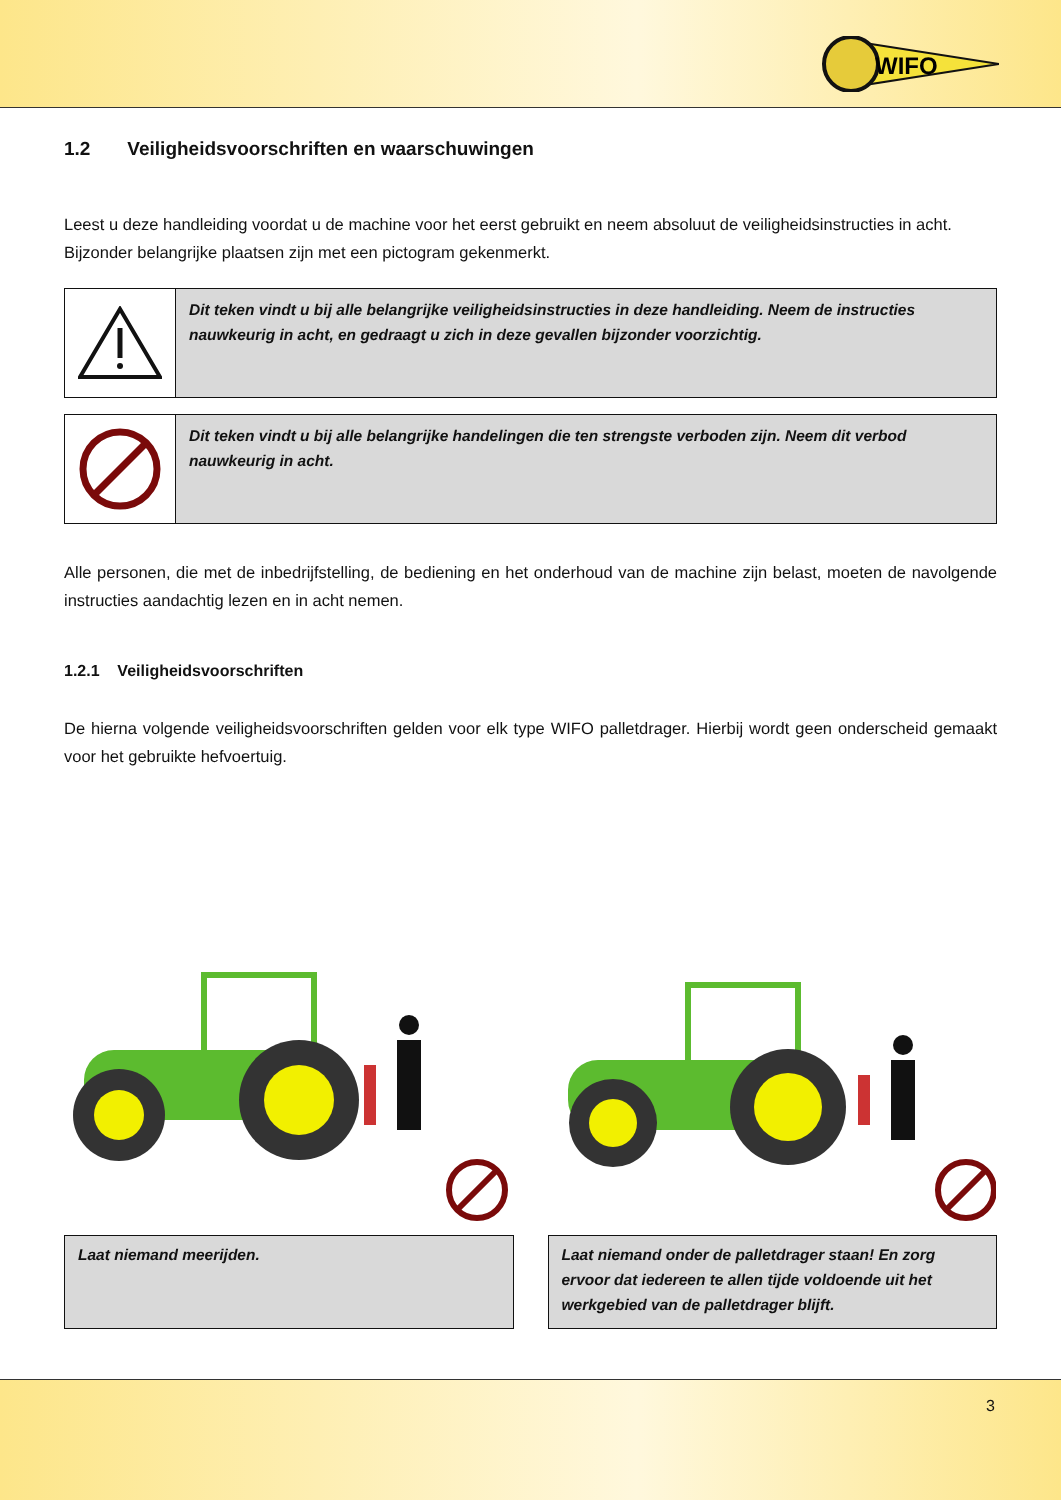WIFO
1.2 Veiligheidsvoorschriften en waarschuwingen
Leest u deze handleiding voordat u de machine voor het eerst gebruikt en neem absoluut de veiligheidsinstructies in acht. Bijzonder belangrijke plaatsen zijn met een pictogram gekenmerkt.
Dit teken vindt u bij alle belangrijke veiligheidsinstructies in deze handleiding. Neem de instructies nauwkeurig in acht, en gedraagt u zich in deze gevallen bijzonder voorzichtig.
Dit teken vindt u bij alle belangrijke handelingen die ten strengste verboden zijn. Neem dit verbod nauwkeurig in acht.
Alle personen, die met de inbedrijfstelling, de bediening en het onderhoud van de machine zijn belast, moeten de navolgende instructies aandachtig lezen en in acht nemen.
1.2.1 Veiligheidsvoorschriften
De hierna volgende veiligheidsvoorschriften gelden voor elk type WIFO palletdrager. Hierbij wordt geen onderscheid gemaakt voor het gebruikte hefvoertuig.
Laat niemand meerijden. Laat niemand onder de palletdrager staan! En zorg ervoor dat iedereen te allen tijde voldoende uit het werkgebied van de palletdrager blijft.
3